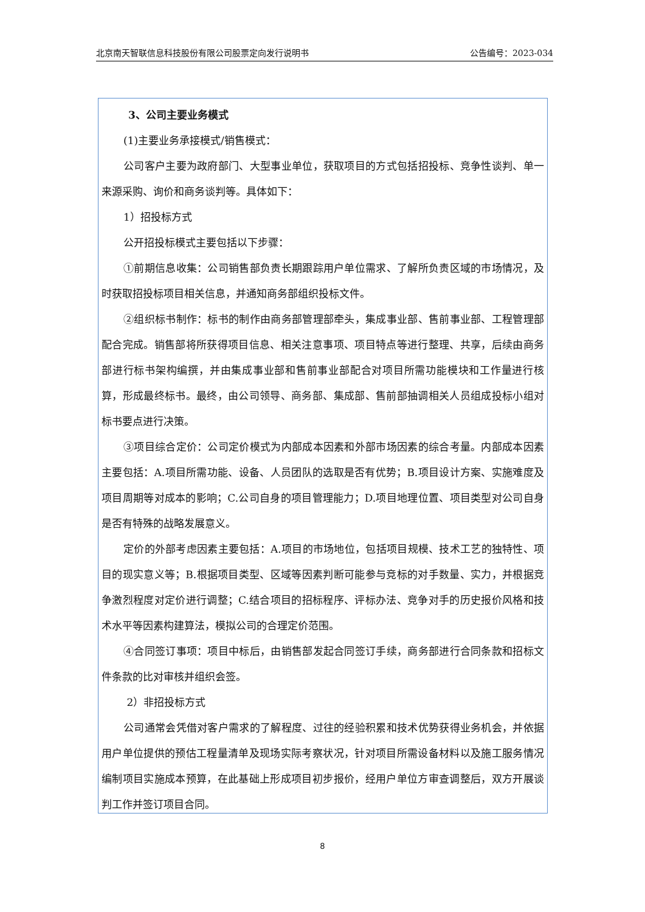北京南天智联信息科技股份有限公司股票定向发行说明书 公告编号：2023-034
3、公司主要业务模式
(1)主要业务承接模式/销售模式：
公司客户主要为政府部门、大型事业单位，获取项目的方式包括招投标、竞争性谈判、单一来源采购、询价和商务谈判等。具体如下：
1）招投标方式
公开招投标模式主要包括以下步骤：
①前期信息收集：公司销售部负责长期跟踪用户单位需求、了解所负责区域的市场情况，及时获取招投标项目相关信息，并通知商务部组织投标文件。
②组织标书制作：标书的制作由商务部管理部牵头，集成事业部、售前事业部、工程管理部配合完成。销售部将所获得项目信息、相关注意事项、项目特点等进行整理、共享，后续由商务部进行标书架构编撰，并由集成事业部和售前事业部配合对项目所需功能模块和工作量进行核算，形成最终标书。最终，由公司领导、商务部、集成部、售前部抽调相关人员组成投标小组对标书要点进行决策。
③项目综合定价：公司定价模式为内部成本因素和外部市场因素的综合考量。内部成本因素主要包括：A.项目所需功能、设备、人员团队的选取是否有优势；B.项目设计方案、实施难度及项目周期等对成本的影响；C.公司自身的项目管理能力；D.项目地理位置、项目类型对公司自身是否有特殊的战略发展意义。
定价的外部考虑因素主要包括：A.项目的市场地位，包括项目规模、技术工艺的独特性、项目的现实意义等；B.根据项目类型、区域等因素判断可能参与竞标的对手数量、实力，并根据竞争激烈程度对定价进行调整；C.结合项目的招标程序、评标办法、竞争对手的历史报价风格和技术水平等因素构建算法，模拟公司的合理定价范围。
④合同签订事项：项目中标后，由销售部发起合同签订手续，商务部进行合同条款和招标文件条款的比对审核并组织会签。
2）非招投标方式
公司通常会凭借对客户需求的了解程度、过往的经验积累和技术优势获得业务机会，并依据用户单位提供的预估工程量清单及现场实际考察状况，针对项目所需设备材料以及施工服务情况编制项目实施成本预算，在此基础上形成项目初步报价，经用户单位方审查调整后，双方开展谈判工作并签订项目合同。
8